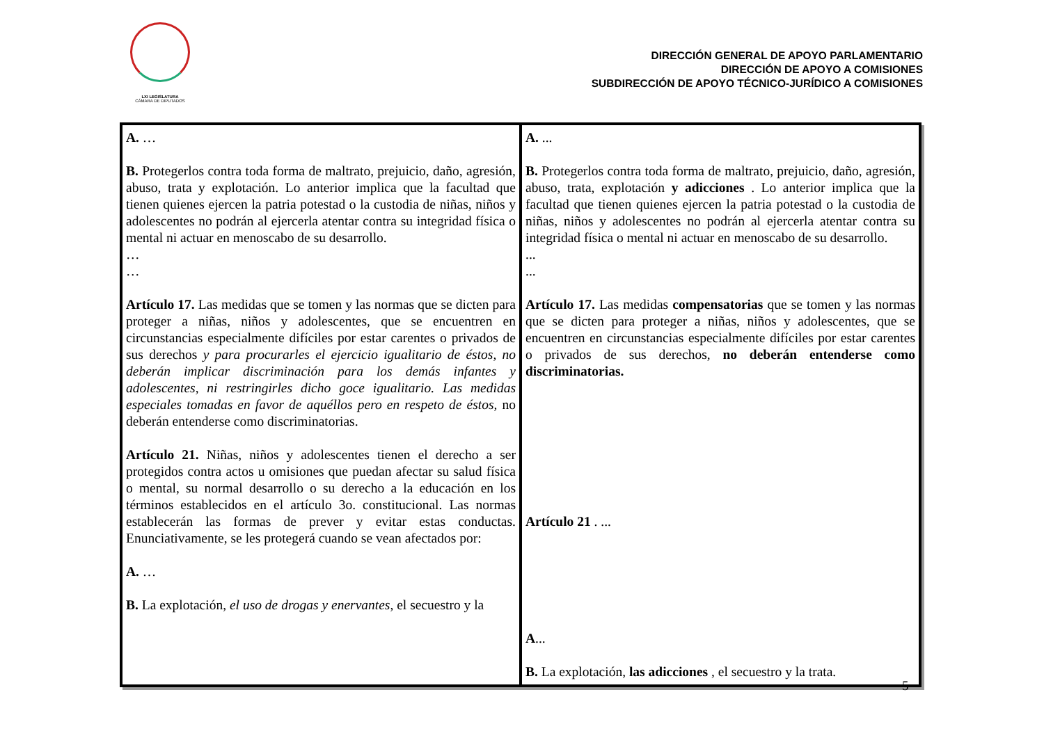LXI LEGISLATURA
CÁMARA DE DIPUTADOS
DIRECCIÓN GENERAL DE APOYO PARLAMENTARIO
DIRECCIÓN DE APOYO A COMISIONES
SUBDIRECCIÓN DE APOYO TÉCNICO-JURÍDICO A COMISIONES
| A. … B. Protegerlos contra toda forma de maltrato, prejuicio, daño, agresión, abuso, trata y explotación. Lo anterior implica que la facultad que tienen quienes ejercen la patria potestad o la custodia de niñas, niños y adolescentes no podrán al ejercerla atentar contra su integridad física o mental ni actuar en menoscabo de su desarrollo. … … Artículo 17. Las medidas que se tomen y las normas que se dicten para proteger a niñas, niños y adolescentes, que se encuentren en circunstancias especialmente difíciles por estar carentes o privados de sus derechos y para procurarles el ejercicio igualitario de éstos, no deberán implicar discriminación para los demás infantes y adolescentes, ni restringirles dicho goce igualitario. Las medidas especiales tomadas en favor de aquéllos pero en respeto de éstos, no deberán entenderse como discriminatorias. Artículo 21. Niñas, niños y adolescentes tienen el derecho a ser protegidos contra actos u omisiones que puedan afectar su salud física o mental, su normal desarrollo o su derecho a la educación en los términos establecidos en el artículo 3o. constitucional. Las normas establecerán las formas de prever y evitar estas conductas. Enunciativamente, se les protegerá cuando se vean afectados por: A. … B. La explotación, el uso de drogas y enervantes , el secuestro y la | A. ... B. Protegerlos contra toda forma de maltrato, prejuicio, daño, agresión, abuso, trata, explotación y adicciones . Lo anterior implica que la facultad que tienen quienes ejercen la patria potestad o la custodia de niñas, niños y adolescentes no podrán al ejercerla atentar contra su integridad física o mental ni actuar en menoscabo de su desarrollo. ... ... Artículo 17. Las medidas compensatorias que se tomen y las normas que se dicten para proteger a niñas, niños y adolescentes, que se encuentren en circunstancias especialmente difíciles por estar carentes o privados de sus derechos, no deberán entenderse como discriminatorias. Artículo 21 . ... A ... B. La explotación, las adicciones , el secuestro y la trata. |
5